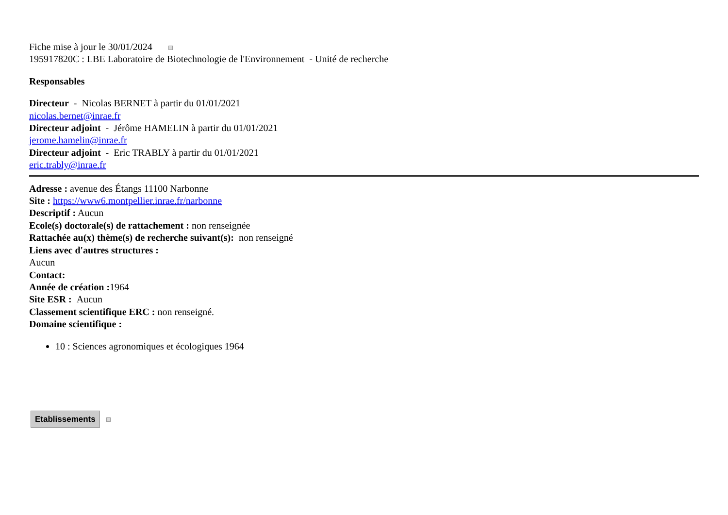Fiche mise à jour le 30/01/2024
195917820C : LBE Laboratoire de Biotechnologie de l'Environnement - Unité de recherche
Responsables
Directeur - Nicolas BERNET à partir du 01/01/2021
nicolas.bernet@inrae.fr
Directeur adjoint - Jérôme HAMELIN à partir du 01/01/2021
jerome.hamelin@inrae.fr
Directeur adjoint - Eric TRABLY à partir du 01/01/2021
eric.trably@inrae.fr
Adresse : avenue des Étangs 11100 Narbonne
Site : https://www6.montpellier.inrae.fr/narbonne
Descriptif : Aucun
Ecole(s) doctorale(s) de rattachement : non renseignée
Rattachée au(x) thème(s) de recherche suivant(s): non renseigné
Liens avec d'autres structures :
Aucun
Contact:
Année de création : 1964
Site ESR : Aucun
Classement scientifique ERC : non renseigné.
Domaine scientifique :
10 : Sciences agronomiques et écologiques 1964
Etablissements